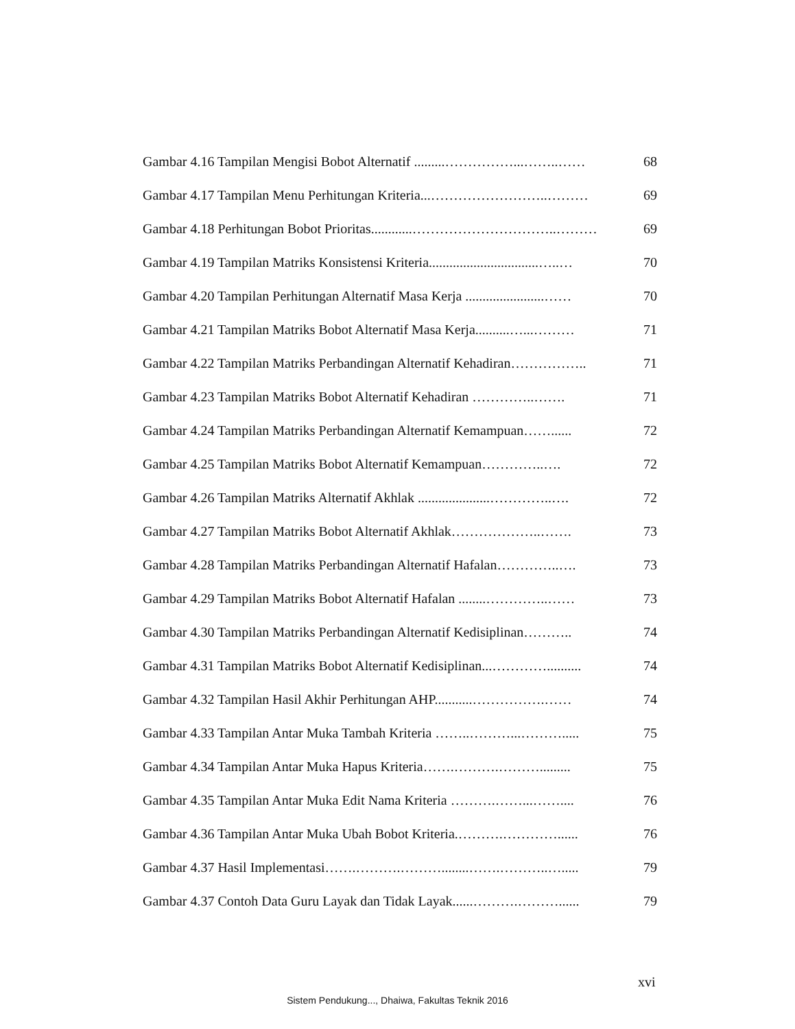Gambar 4.16 Tampilan Mengisi Bobot Alternatif .........……………...……..…… 68
Gambar 4.17 Tampilan Menu Perhitungan Kriteria...……………………..……… 69
Gambar 4.18 Perhitungan Bobot Prioritas............…………………………..……… 69
Gambar 4.19 Tampilan Matriks Konsistensi Kriteria................................…..… 70
Gambar 4.20 Tampilan Perhitungan Alternatif Masa Kerja .......................…… 70
Gambar 4.21 Tampilan Matriks Bobot Alternatif Masa Kerja..........…...……… 71
Gambar 4.22 Tampilan Matriks Perbandingan Alternatif Kehadiran…………….. 71
Gambar 4.23 Tampilan Matriks Bobot Alternatif Kehadiran …………..……. 71
Gambar 4.24 Tampilan Matriks Perbandingan Alternatif Kemampuan……...... 72
Gambar 4.25 Tampilan Matriks Bobot Alternatif Kemampuan…………..…. 72
Gambar 4.26 Tampilan Matriks Alternatif Akhlak .....................…………..…. 72
Gambar 4.27 Tampilan Matriks Bobot Alternatif Akhlak………………..……. 73
Gambar 4.28 Tampilan Matriks Perbandingan Alternatif Hafalan…………..…. 73
Gambar 4.29 Tampilan Matriks Bobot Alternatif Hafalan ........…………..…… 73
Gambar 4.30 Tampilan Matriks Perbandingan Alternatif Kedisiplinan……….. 74
Gambar 4.31 Tampilan Matriks Bobot Alternatif Kedisiplinan...………….......... 74
Gambar 4.32 Tampilan Hasil Akhir Perhitungan AHP...........…………….…… 74
Gambar 4.33 Tampilan Antar Muka Tambah Kriteria ……..………...………..... 75
Gambar 4.34 Tampilan Antar Muka Hapus Kriteria…….……….………......... 75
Gambar 4.35 Tampilan Antar Muka Edit Nama Kriteria ……….……...…….... 76
Gambar 4.36 Tampilan Antar Muka Ubah Bobot Kriteria.……….…………...... 76
Gambar 4.37 Hasil Implementasi…….……….………........…….………..…..... 79
Gambar 4.37 Contoh Data Guru Layak dan Tidak Layak......……….………...... 79
xvi
Sistem Pendukung..., Dhaiwa, Fakultas Teknik 2016